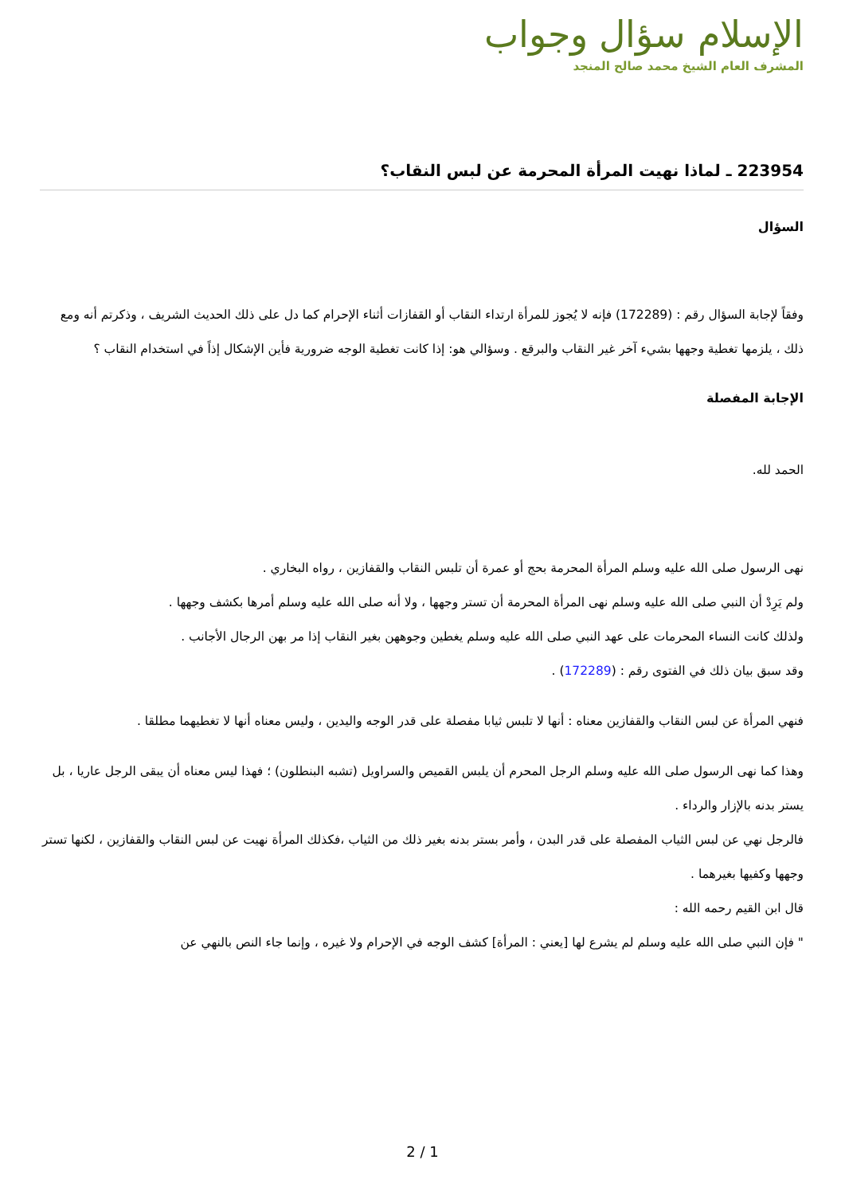الإسلام سؤال وجواب
المشرف العام الشيخ محمد صالح المنجد
223954 ـ لماذا نهيت المرأة المحرمة عن لبس النقاب؟
السؤال
وفقاً لإجابة السؤال رقم : (172289) فإنه لا يُجوز للمرأة ارتداء النقاب أو القفازات أثناء الإحرام كما دل على ذلك الحديث الشريف ، وذكرتم أنه ومع ذلك ، يلزمها تغطية وجهها بشيء آخر غير النقاب والبرقع . وسؤالي هو: إذا كانت تغطية الوجه ضرورية فأين الإشكال إذاً في استخدام النقاب ؟
الإجابة المفصلة
الحمد لله.
نهى الرسول صلى الله عليه وسلم المرأة المحرمة بحج أو عمرة أن تلبس النقاب والقفازين ، رواه البخاري .
ولم يَرِدْ أن النبي صلى الله عليه وسلم نهى المرأة المحرمة أن تستر وجهها ، ولا أنه صلى الله عليه وسلم أمرها بكشف وجهها .
ولذلك كانت النساء المحرمات على عهد النبي صلى الله عليه وسلم يغطين وجوههن بغير النقاب إذا مر بهن الرجال الأجانب .
وقد سبق بيان ذلك في الفتوى رقم : (172289) .
فنهي المرأة عن لبس النقاب والقفازين معناه : أنها لا تلبس ثيابا مفصلة على قدر الوجه واليدين ، وليس معناه أنها لا تغطيهما مطلقا .
وهذا كما نهى الرسول صلى الله عليه وسلم الرجل المحرم أن يلبس القميص والسراويل (تشبه البنطلون) ؛ فهذا ليس معناه أن يبقى الرجل عاريا ، بل يستر بدنه بالإزار والرداء .
فالرجل نهي عن لبس الثياب المفصلة على قدر البدن ، وأمر بستر بدنه بغير ذلك من الثياب ،فكذلك المرأة نهيت عن لبس النقاب والقفازين ، لكنها تستر وجهها وكفيها بغيرهما .
قال ابن القيم رحمه الله :
" فإن النبي صلى الله عليه وسلم لم يشرع لها [يعني : المرأة] كشف الوجه في الإحرام ولا غيره ، وإنما جاء النص بالنهي عن
2 / 1